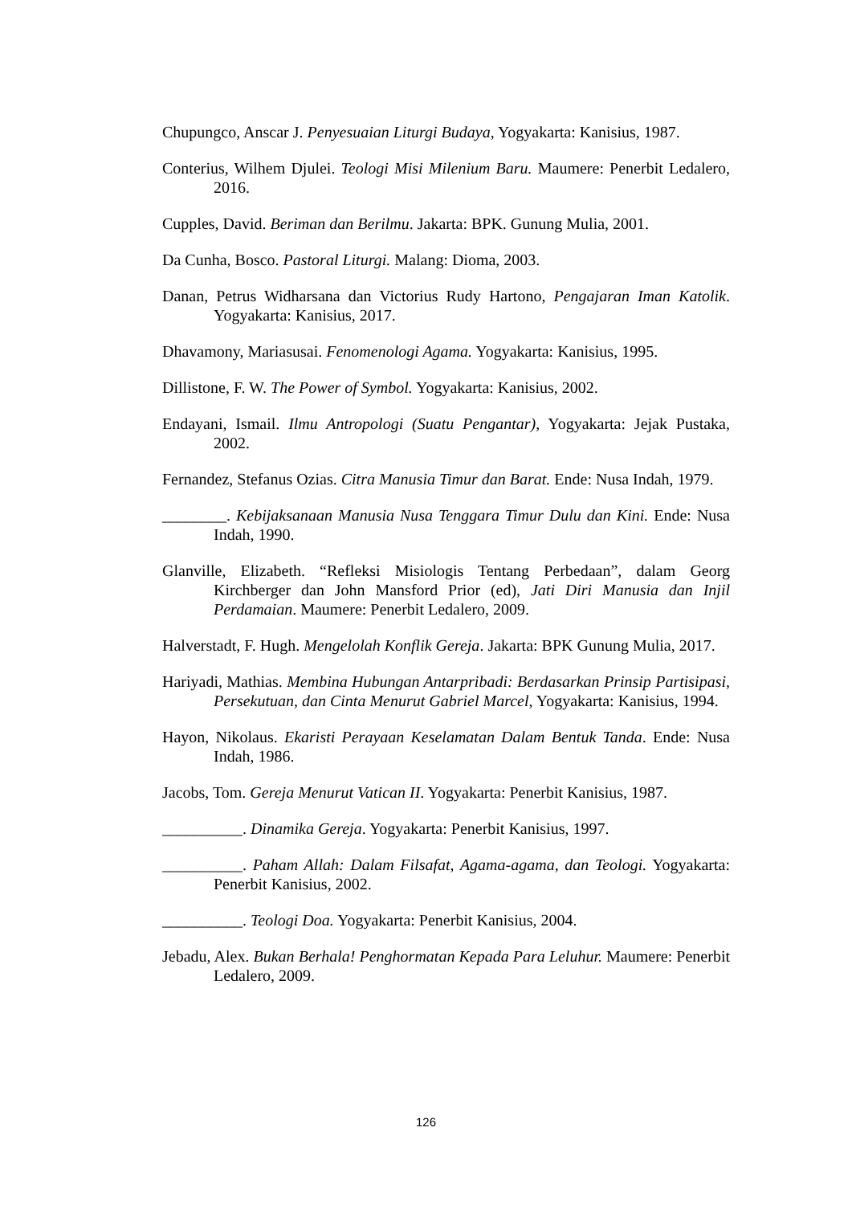Chupungco, Anscar J. Penyesuaian Liturgi Budaya, Yogyakarta: Kanisius, 1987.
Conterius, Wilhem Djulei. Teologi Misi Milenium Baru. Maumere: Penerbit Ledalero, 2016.
Cupples, David. Beriman dan Berilmu. Jakarta: BPK. Gunung Mulia, 2001.
Da Cunha, Bosco. Pastoral Liturgi. Malang: Dioma, 2003.
Danan, Petrus Widharsana dan Victorius Rudy Hartono, Pengajaran Iman Katolik. Yogyakarta: Kanisius, 2017.
Dhavamony, Mariasusai. Fenomenologi Agama. Yogyakarta: Kanisius, 1995.
Dillistone, F. W. The Power of Symbol. Yogyakarta: Kanisius, 2002.
Endayani, Ismail. Ilmu Antropologi (Suatu Pengantar), Yogyakarta: Jejak Pustaka, 2002.
Fernandez, Stefanus Ozias. Citra Manusia Timur dan Barat. Ende: Nusa Indah, 1979.
________. Kebijaksanaan Manusia Nusa Tenggara Timur Dulu dan Kini. Ende: Nusa Indah, 1990.
Glanville, Elizabeth. “Refleksi Misiologis Tentang Perbedaan”, dalam Georg Kirchberger dan John Mansford Prior (ed), Jati Diri Manusia dan Injil Perdamaian. Maumere: Penerbit Ledalero, 2009.
Halverstadt, F. Hugh. Mengelolah Konflik Gereja. Jakarta: BPK Gunung Mulia, 2017.
Hariyadi, Mathias. Membina Hubungan Antarpribadi: Berdasarkan Prinsip Partisipasi, Persekutuan, dan Cinta Menurut Gabriel Marcel, Yogyakarta: Kanisius, 1994.
Hayon, Nikolaus. Ekaristi Perayaan Keselamatan Dalam Bentuk Tanda. Ende: Nusa Indah, 1986.
Jacobs, Tom. Gereja Menurut Vatican II. Yogyakarta: Penerbit Kanisius, 1987.
__________. Dinamika Gereja. Yogyakarta: Penerbit Kanisius, 1997.
__________. Paham Allah: Dalam Filsafat, Agama-agama, dan Teologi. Yogyakarta: Penerbit Kanisius, 2002.
__________. Teologi Doa. Yogyakarta: Penerbit Kanisius, 2004.
Jebadu, Alex. Bukan Berhala! Penghormatan Kepada Para Leluhur. Maumere: Penerbit Ledalero, 2009.
126